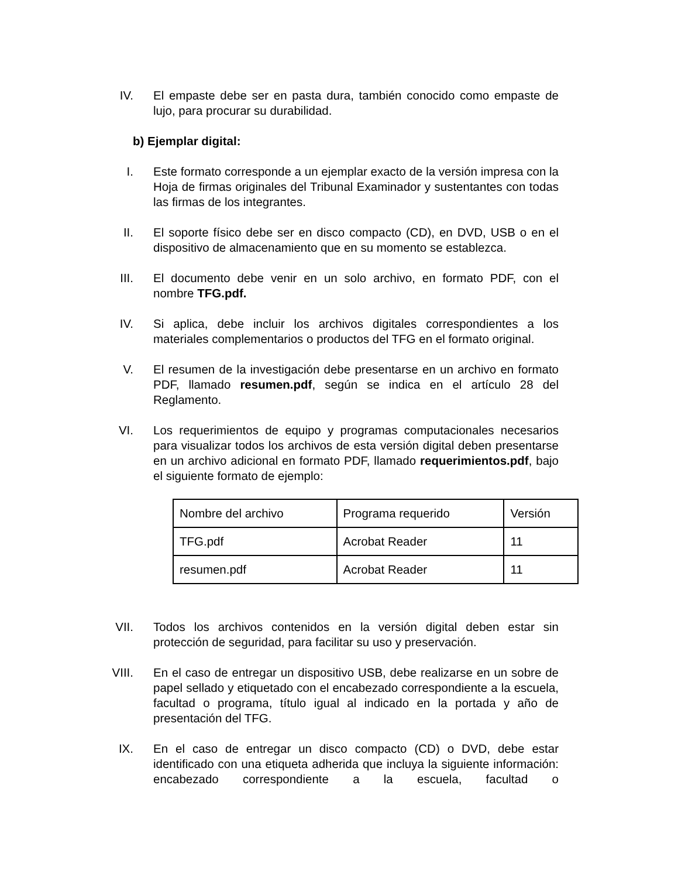IV. El empaste debe ser en pasta dura, también conocido como empaste de lujo, para procurar su durabilidad.
b) Ejemplar digital:
I. Este formato corresponde a un ejemplar exacto de la versión impresa con la Hoja de firmas originales del Tribunal Examinador y sustentantes con todas las firmas de los integrantes.
II. El soporte físico debe ser en disco compacto (CD), en DVD, USB o en el dispositivo de almacenamiento que en su momento se establezca.
III. El documento debe venir en un solo archivo, en formato PDF, con el nombre TFG.pdf.
IV. Si aplica, debe incluir los archivos digitales correspondientes a los materiales complementarios o productos del TFG en el formato original.
V. El resumen de la investigación debe presentarse en un archivo en formato PDF, llamado resumen.pdf, según se indica en el artículo 28 del Reglamento.
VI. Los requerimientos de equipo y programas computacionales necesarios para visualizar todos los archivos de esta versión digital deben presentarse en un archivo adicional en formato PDF, llamado requerimientos.pdf, bajo el siguiente formato de ejemplo:
| Nombre del archivo | Programa requerido | Versión |
| TFG.pdf | Acrobat Reader | 11 |
| resumen.pdf | Acrobat Reader | 11 |
VII. Todos los archivos contenidos en la versión digital deben estar sin protección de seguridad, para facilitar su uso y preservación.
VIII. En el caso de entregar un dispositivo USB, debe realizarse en un sobre de papel sellado y etiquetado con el encabezado correspondiente a la escuela, facultad o programa, título igual al indicado en la portada y año de presentación del TFG.
IX. En el caso de entregar un disco compacto (CD) o DVD, debe estar identificado con una etiqueta adherida que incluya la siguiente información: encabezado correspondiente a la escuela, facultad o